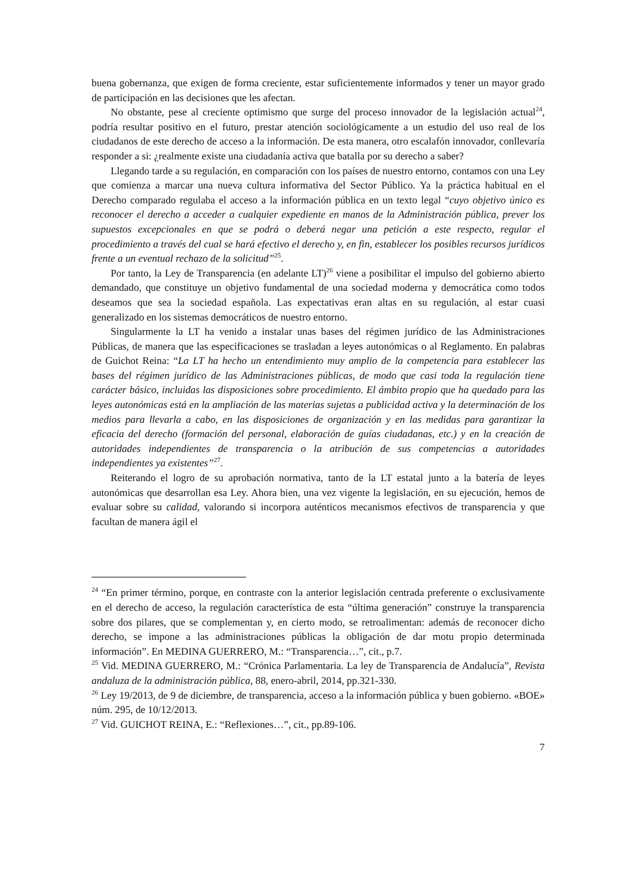buena gobernanza, que exigen de forma creciente, estar suficientemente informados y tener un mayor grado de participación en las decisiones que les afectan.
No obstante, pese al creciente optimismo que surge del proceso innovador de la legislación actual<sup>24</sup>, podría resultar positivo en el futuro, prestar atención sociológicamente a un estudio del uso real de los ciudadanos de este derecho de acceso a la información. De esta manera, otro escalafón innovador, conllevaría responder a si: ¿realmente existe una ciudadanía activa que batalla por su derecho a saber?
Llegando tarde a su regulación, en comparación con los países de nuestro entorno, contamos con una Ley que comienza a marcar una nueva cultura informativa del Sector Público. Ya la práctica habitual en el Derecho comparado regulaba el acceso a la información pública en un texto legal “cuyo objetivo único es reconocer el derecho a acceder a cualquier expediente en manos de la Administración pública, prever los supuestos excepcionales en que se podrá o deberá negar una petición a este respecto, regular el procedimiento a través del cual se hará efectivo el derecho y, en fin, establecer los posibles recursos jurídicos frente a un eventual rechazo de la solicitud”<sup>25</sup>.
Por tanto, la Ley de Transparencia (en adelante LT)<sup>26</sup> viene a posibilitar el impulso del gobierno abierto demandado, que constituye un objetivo fundamental de una sociedad moderna y democrática como todos deseamos que sea la sociedad española. Las expectativas eran altas en su regulación, al estar cuasi generalizado en los sistemas democráticos de nuestro entorno.
Singularmente la LT ha venido a instalar unas bases del régimen jurídico de las Administraciones Públicas, de manera que las especificaciones se trasladan a leyes autonómicas o al Reglamento. En palabras de Guichot Reina: “La LT ha hecho un entendimiento muy amplio de la competencia para establecer las bases del régimen jurídico de las Administraciones públicas, de modo que casi toda la regulación tiene carácter básico, incluidas las disposiciones sobre procedimiento. El ámbito propio que ha quedado para las leyes autonómicas está en la ampliación de las materias sujetas a publicidad activa y la determinación de los medios para llevarla a cabo, en las disposiciones de organización y en las medidas para garantizar la eficacia del derecho (formación del personal, elaboración de guías ciudadanas, etc.) y en la creación de autoridades independientes de transparencia o la atribución de sus competencias a autoridades independientes ya existentes”<sup>27</sup>.
Reiterando el logro de su aprobación normativa, tanto de la LT estatal junto a la batería de leyes autonómicas que desarrollan esa Ley. Ahora bien, una vez vigente la legislación, en su ejecución, hemos de evaluar sobre su calidad, valorando si incorpora auténticos mecanismos efectivos de transparencia y que facultan de manera ágil el
<sup>24</sup> “En primer término, porque, en contraste con la anterior legislación centrada preferente o exclusivamente en el derecho de acceso, la regulación característica de esta “última generación” construye la transparencia sobre dos pilares, que se complementan y, en cierto modo, se retroalimentan: además de reconocer dicho derecho, se impone a las administraciones públicas la obligación de dar motu propio determinada información”. En MEDINA GUERRERO, M.: “Transparencia…”, cit., p.7.
<sup>25</sup> Vid. MEDINA GUERRERO, M.: “Crónica Parlamentaria. La ley de Transparencia de Andalucía”, Revista andaluza de la administración pública, 88, enero-abril, 2014, pp.321-330.
<sup>26</sup> Ley 19/2013, de 9 de diciembre, de transparencia, acceso a la información pública y buen gobierno. «BOE» núm. 295, de 10/12/2013.
<sup>27</sup> Vid. GUICHOT REINA, E.: “Reflexiones…”, cit., pp.89-106.
7